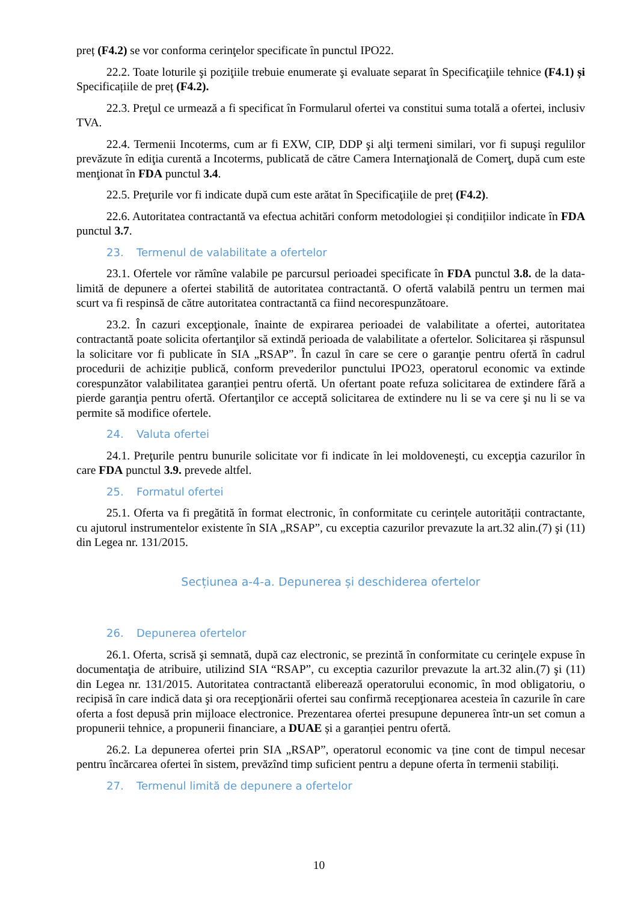preț (F4.2) se vor conforma cerinţelor specificate în punctul IPO22.
22.2. Toate loturile şi poziţiile trebuie enumerate şi evaluate separat în Specificaţiile tehnice (F4.1) și Specificațiile de preț (F4.2).
22.3. Preţul ce urmează a fi specificat în Formularul ofertei va constitui suma totală a ofertei, inclusiv TVA.
22.4. Termenii Incoterms, cum ar fi EXW, CIP, DDP şi alţi termeni similari, vor fi supuşi regulilor prevăzute în ediţia curentă a Incoterms, publicată de către Camera Internaţională de Comerţ, după cum este menţionat în FDA punctul 3.4.
22.5. Preţurile vor fi indicate după cum este arătat în Specificaţiile de preț (F4.2).
22.6. Autoritatea contractantă va efectua achitări conform metodologiei și condițiilor indicate în FDA punctul 3.7.
23. Termenul de valabilitate a ofertelor
23.1. Ofertele vor rămîne valabile pe parcursul perioadei specificate în FDA punctul 3.8. de la data-limită de depunere a ofertei stabilită de autoritatea contractantă. O ofertă valabilă pentru un termen mai scurt va fi respinsă de către autoritatea contractantă ca fiind necorespunzătoare.
23.2. În cazuri excepţionale, înainte de expirarea perioadei de valabilitate a ofertei, autoritatea contractantă poate solicita ofertanţilor să extindă perioada de valabilitate a ofertelor. Solicitarea și răspunsul la solicitare vor fi publicate în SIA „RSAP”. În cazul în care se cere o garanţie pentru ofertă în cadrul procedurii de achiziție publică, conform prevederilor punctului IPO23, operatorul economic va extinde corespunzător valabilitatea garanției pentru ofertă. Un ofertant poate refuza solicitarea de extindere fără a pierde garanţia pentru ofertă. Ofertanţilor ce acceptă solicitarea de extindere nu li se va cere şi nu li se va permite să modifice ofertele.
24. Valuta ofertei
24.1. Preţurile pentru bunurile solicitate vor fi indicate în lei moldoveneşti, cu excepţia cazurilor în care FDA punctul 3.9. prevede altfel.
25. Formatul ofertei
25.1. Oferta va fi pregătită în format electronic, în conformitate cu cerințele autorității contractante, cu ajutorul instrumentelor existente în SIA „RSAP”, cu exceptia cazurilor prevazute la art.32 alin.(7) şi (11) din Legea nr. 131/2015.
Secțiunea a-4-a. Depunerea și deschiderea ofertelor
26. Depunerea ofertelor
26.1. Oferta, scrisă şi semnată, după caz electronic, se prezintă în conformitate cu cerinţele expuse în documentaţia de atribuire, utilizind SIA “RSAP”, cu exceptia cazurilor prevazute la art.32 alin.(7) şi (11) din Legea nr. 131/2015. Autoritatea contractantă eliberează operatorului economic, în mod obligatoriu, o recipisă în care indică data şi ora recepţionării ofertei sau confirmă recepţionarea acesteia în cazurile în care oferta a fost depusă prin mijloace electronice. Prezentarea ofertei presupune depunerea într-un set comun a propunerii tehnice, a propunerii financiare, a DUAE și a garanției pentru ofertă.
26.2. La depunerea ofertei prin SIA „RSAP”, operatorul economic va ține cont de timpul necesar pentru încărcarea ofertei în sistem, prevăzînd timp suficient pentru a depune oferta în termenii stabiliți.
27. Termenul limită de depunere a ofertelor
10